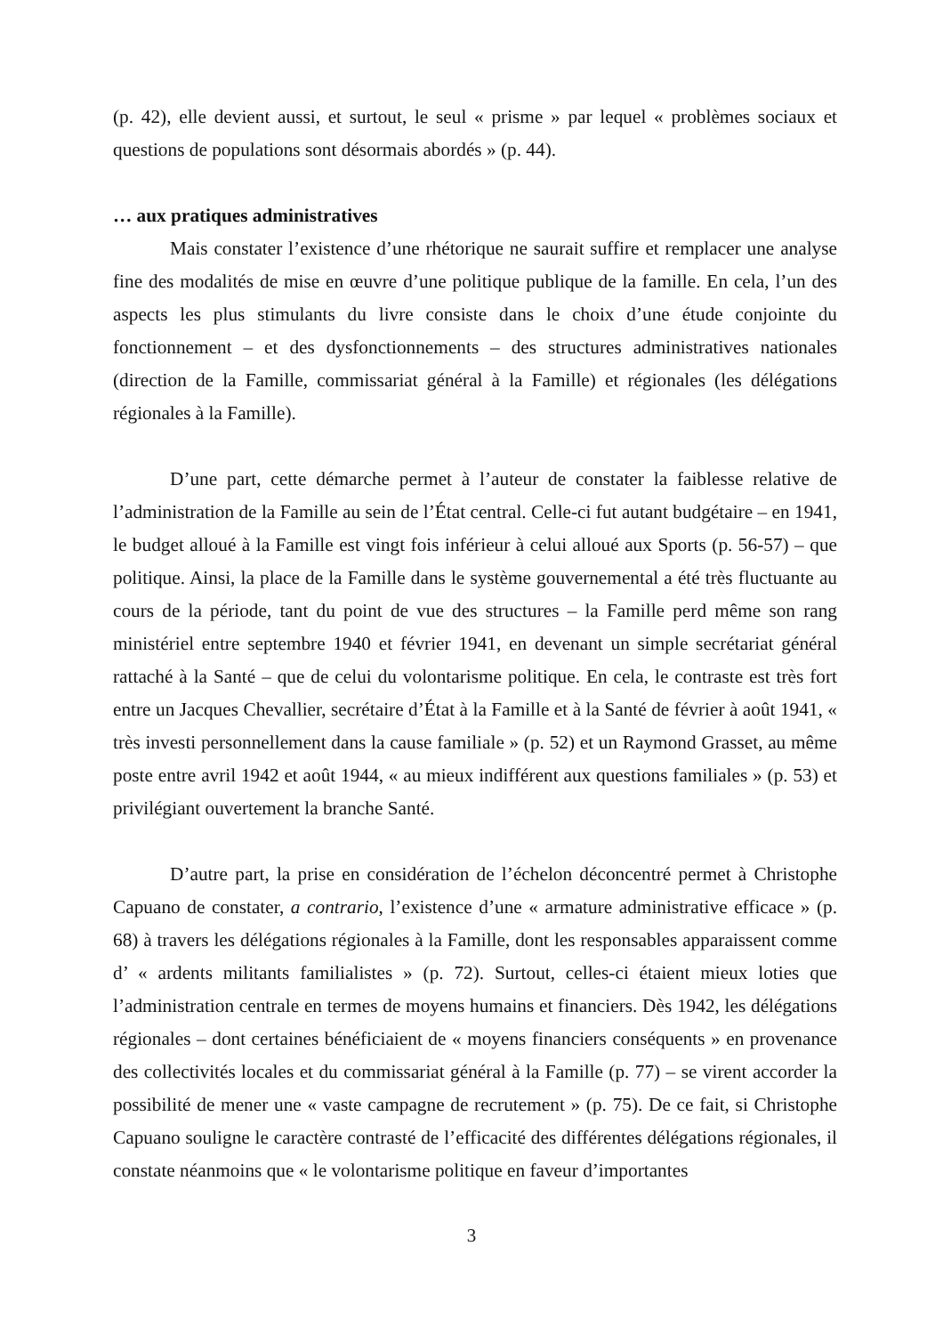(p. 42), elle devient aussi, et surtout, le seul « prisme » par lequel « problèmes sociaux et questions de populations sont désormais abordés » (p. 44).
… aux pratiques administratives
Mais constater l’existence d’une rhétorique ne saurait suffire et remplacer une analyse fine des modalités de mise en œuvre d’une politique publique de la famille. En cela, l’un des aspects les plus stimulants du livre consiste dans le choix d’une étude conjointe du fonctionnement – et des dysfonctionnements – des structures administratives nationales (direction de la Famille, commissariat général à la Famille) et régionales (les délégations régionales à la Famille).
D’une part, cette démarche permet à l’auteur de constater la faiblesse relative de l’administration de la Famille au sein de l’État central. Celle-ci fut autant budgétaire – en 1941, le budget alloué à la Famille est vingt fois inférieur à celui alloué aux Sports (p. 56-57) – que politique. Ainsi, la place de la Famille dans le système gouvernemental a été très fluctuante au cours de la période, tant du point de vue des structures – la Famille perd même son rang ministériel entre septembre 1940 et février 1941, en devenant un simple secrétariat général rattaché à la Santé – que de celui du volontarisme politique. En cela, le contraste est très fort entre un Jacques Chevallier, secrétaire d’État à la Famille et à la Santé de février à août 1941, « très investi personnellement dans la cause familiale » (p. 52) et un Raymond Grasset, au même poste entre avril 1942 et août 1944, « au mieux indifférent aux questions familiales » (p. 53) et privilégiant ouvertement la branche Santé.
D’autre part, la prise en considération de l’échelon déconcentré permet à Christophe Capuano de constater, a contrario, l’existence d’une « armature administrative efficace » (p. 68) à travers les délégations régionales à la Famille, dont les responsables apparaissent comme d’ « ardents militants familialistes » (p. 72). Surtout, celles-ci étaient mieux loties que l’administration centrale en termes de moyens humains et financiers. Dès 1942, les délégations régionales – dont certaines bénéficiaient de « moyens financiers conséquents » en provenance des collectivités locales et du commissariat général à la Famille (p. 77) – se virent accorder la possibilité de mener une « vaste campagne de recrutement » (p. 75). De ce fait, si Christophe Capuano souligne le caractère contrasté de l’efficacité des différentes délégations régionales, il constate néanmoins que « le volontarisme politique en faveur d’importantes
3